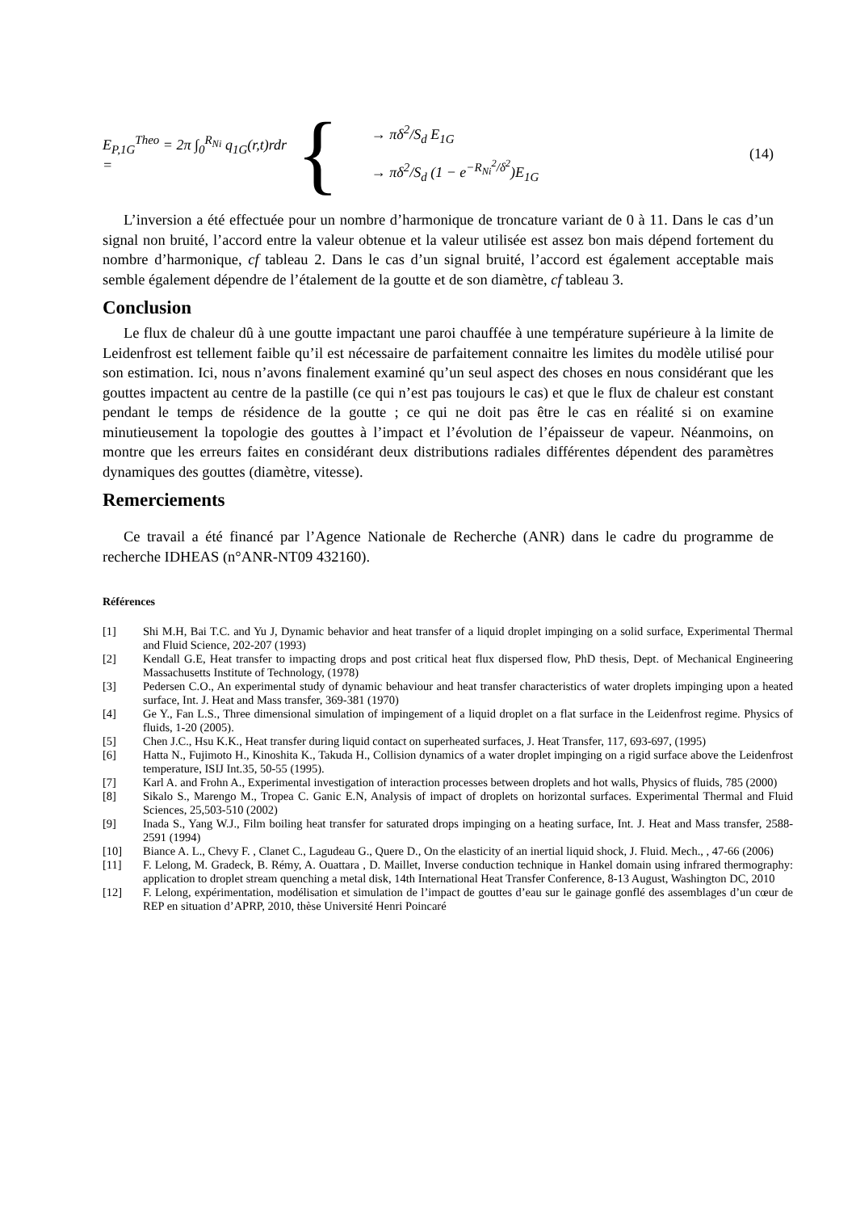E<sub>P,1G</sub><sup>Theo</sup> = 2π ∫<sub>0</sub><sup>R<sub>Ni</sub></sup> q<sub>1G</sub>(r,t)rdr =
{
→ πδ<sup>2</sup>/S<sub>d</sub> E<sub>1G</sub>
→ πδ<sup>2</sup>/S<sub>d</sub> (1 − e<sup>−R<sub>Ni</sub><sup>2</sup>/δ<sup>2</sup></sup>)E<sub>1G</sub>
(14)
L’inversion a été effectuée pour un nombre d’harmonique de troncature variant de 0 à 11. Dans le cas d’un signal non bruité, l’accord entre la valeur obtenue et la valeur utilisée est assez bon mais dépend fortement du nombre d’harmonique, cf tableau 2. Dans le cas d’un signal bruité, l’accord est également acceptable mais semble également dépendre de l’étalement de la goutte et de son diamètre, cf tableau 3.
Conclusion
Le flux de chaleur dû à une goutte impactant une paroi chauffée à une température supérieure à la limite de Leidenfrost est tellement faible qu’il est nécessaire de parfaitement connaitre les limites du modèle utilisé pour son estimation. Ici, nous n’avons finalement examiné qu’un seul aspect des choses en nous considérant que les gouttes impactent au centre de la pastille (ce qui n’est pas toujours le cas) et que le flux de chaleur est constant pendant le temps de résidence de la goutte ; ce qui ne doit pas être le cas en réalité si on examine minutieusement la topologie des gouttes à l’impact et l’évolution de l’épaisseur de vapeur. Néanmoins, on montre que les erreurs faites en considérant deux distributions radiales différentes dépendent des paramètres dynamiques des gouttes (diamètre, vitesse).
Remerciements
Ce travail a été financé par l’Agence Nationale de Recherche (ANR) dans le cadre du programme de recherche IDHEAS (n°ANR-NT09 432160).
Références
| [1] | Shi M.H, Bai T.C. and Yu J, Dynamic behavior and heat transfer of a liquid droplet impinging on a solid surface, Experimental Thermal and Fluid Science, 202-207 (1993) |
| [2] | Kendall G.E, Heat transfer to impacting drops and post critical heat flux dispersed flow, PhD thesis, Dept. of Mechanical Engineering Massachusetts Institute of Technology, (1978) |
| [3] | Pedersen C.O., An experimental study of dynamic behaviour and heat transfer characteristics of water droplets impinging upon a heated surface, Int. J. Heat and Mass transfer, 369-381 (1970) |
| [4] | Ge Y., Fan L.S., Three dimensional simulation of impingement of a liquid droplet on a flat surface in the Leidenfrost regime. Physics of fluids, 1-20 (2005). |
| [5] | Chen J.C., Hsu K.K., Heat transfer during liquid contact on superheated surfaces, J. Heat Transfer, 117, 693-697, (1995) |
| [6] | Hatta N., Fujimoto H., Kinoshita K., Takuda H., Collision dynamics of a water droplet impinging on a rigid surface above the Leidenfrost temperature, ISIJ Int.35, 50-55 (1995). |
| [7] | Karl A. and Frohn A., Experimental investigation of interaction processes between droplets and hot walls, Physics of fluids, 785 (2000) |
| [8] | Sikalo S., Marengo M., Tropea C. Ganic E.N, Analysis of impact of droplets on horizontal surfaces. Experimental Thermal and Fluid Sciences, 25,503-510 (2002) |
| [9] | Inada S., Yang W.J., Film boiling heat transfer for saturated drops impinging on a heating surface, Int. J. Heat and Mass transfer, 2588-2591 (1994) |
| [10] | Biance A. L., Chevy F. , Clanet C., Lagudeau G., Quere D., On the elasticity of an inertial liquid shock, J. Fluid. Mech., , 47-66 (2006) |
| [11] | F. Lelong, M. Gradeck, B. Rémy, A. Ouattara , D. Maillet, Inverse conduction technique in Hankel domain using infrared thermography: application to droplet stream quenching a metal disk, 14th International Heat Transfer Conference, 8-13 August, Washington DC, 2010 |
| [12] | F. Lelong, expérimentation, modélisation et simulation de l’impact de gouttes d’eau sur le gainage gonflé des assemblages d’un cœur de REP en situation d’APRP, 2010, thèse Université Henri Poincaré |